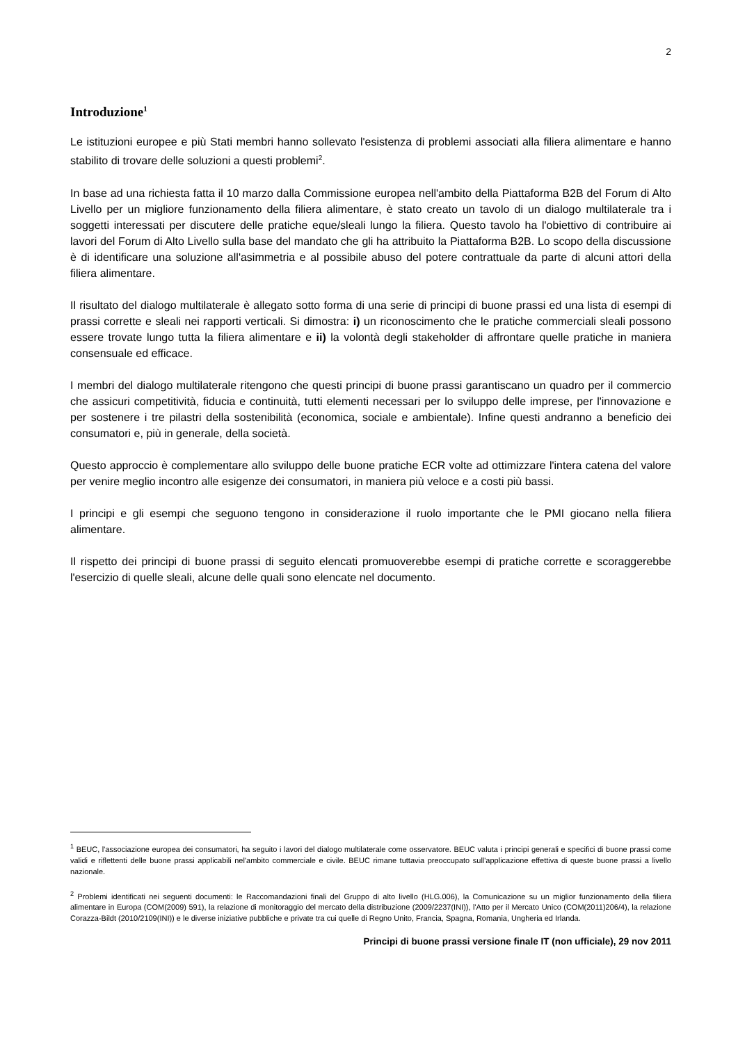2
Introduzione<sup>1</sup>
Le istituzioni europee e più Stati membri hanno sollevato l'esistenza di problemi associati alla filiera alimentare e hanno stabilito di trovare delle soluzioni a questi problemi<sup>2</sup>.
In base ad una richiesta fatta il 10 marzo dalla Commissione europea nell'ambito della Piattaforma B2B del Forum di Alto Livello per un migliore funzionamento della filiera alimentare, è stato creato un tavolo di un dialogo multilaterale tra i soggetti interessati per discutere delle pratiche eque/sleali lungo la filiera. Questo tavolo ha l'obiettivo di contribuire ai lavori del Forum di Alto Livello sulla base del mandato che gli ha attribuito la Piattaforma B2B. Lo scopo della discussione è di identificare una soluzione all'asimmetria e al possibile abuso del potere contrattuale da parte di alcuni attori della filiera alimentare.
Il risultato del dialogo multilaterale è allegato sotto forma di una serie di principi di buone prassi ed una lista di esempi di prassi corrette e sleali nei rapporti verticali. Si dimostra: i) un riconoscimento che le pratiche commerciali sleali possono essere trovate lungo tutta la filiera alimentare e ii) la volontà degli stakeholder di affrontare quelle pratiche in maniera consensuale ed efficace.
I membri del dialogo multilaterale ritengono che questi principi di buone prassi garantiscano un quadro per il commercio che assicuri competitività, fiducia e continuità, tutti elementi necessari per lo sviluppo delle imprese, per l'innovazione e per sostenere i tre pilastri della sostenibilità (economica, sociale e ambientale). Infine questi andranno a beneficio dei consumatori e, più in generale, della società.
Questo approccio è complementare allo sviluppo delle buone pratiche ECR volte ad ottimizzare l'intera catena del valore per venire meglio incontro alle esigenze dei consumatori, in maniera più veloce e a costi più bassi.
I principi e gli esempi che seguono tengono in considerazione il ruolo importante che le PMI giocano nella filiera alimentare.
Il rispetto dei principi di buone prassi di seguito elencati promuoverebbe esempi di pratiche corrette e scoraggerebbe l'esercizio di quelle sleali, alcune delle quali sono elencate nel documento.
<sup>1</sup> BEUC, l'associazione europea dei consumatori, ha seguito i lavori del dialogo multilaterale come osservatore. BEUC valuta i principi generali e specifici di buone prassi come validi e riflettenti delle buone prassi applicabili nel'ambito commerciale e civile. BEUC rimane tuttavia preoccupato sull'applicazione effettiva di queste buone prassi a livello nazionale.
<sup>2</sup> Problemi identificati nei seguenti documenti: le Raccomandazioni finali del Gruppo di alto livello (HLG.006), la Comunicazione su un miglior funzionamento della filiera alimentare in Europa (COM(2009) 591), la relazione di monitoraggio del mercato della distribuzione (2009/2237(INI)), l'Atto per il Mercato Unico (COM(2011)206/4), la relazione Corazza-Bildt (2010/2109(INI)) e le diverse iniziative pubbliche e private tra cui quelle di Regno Unito, Francia, Spagna, Romania, Ungheria ed Irlanda.
Principi di buone prassi versione finale IT (non ufficiale), 29 nov 2011